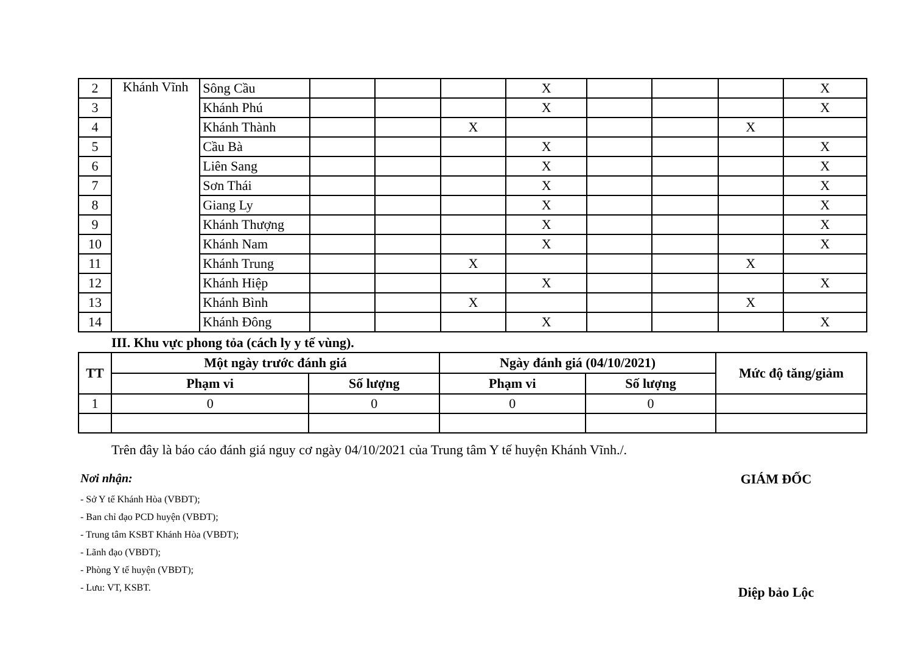| 2 | Khánh Vĩnh | Sông Cầu | | | | X | | | | X |
| 3 | | Khánh Phú | | | | X | | | | X |
| 4 | | Khánh Thành | | | X | | | | X | |
| 5 | | Cầu Bà | | | | X | | | | X |
| 6 | | Liên Sang | | | | X | | | | X |
| 7 | | Sơn Thái | | | | X | | | | X |
| 8 | | Giang Ly | | | | X | | | | X |
| 9 | | Khánh Thượng | | | | X | | | | X |
| 10 | | Khánh Nam | | | | X | | | | X |
| 11 | | Khánh Trung | | | X | | | | X | |
| 12 | | Khánh Hiệp | | | | X | | | | X |
| 13 | | Khánh Bình | | | X | | | | X | |
| 14 | | Khánh Đông | | | | X | | | | X |
III. Khu vực phong tỏa (cách ly y tế vùng).
| TT | Một ngày trước đánh giá | | Ngày đánh giá (04/10/2021) | | Mức độ tăng/giảm |
| --- | --- | --- | --- | --- | --- |
| | Phạm vi | Số lượng | Phạm vi | Số lượng | |
| 1 | 0 | 0 | 0 | 0 | |
Trên đây là báo cáo đánh giá nguy cơ ngày 04/10/2021 của Trung tâm Y tế huyện Khánh Vĩnh./.
Nơi nhận:
- Sở Y tế Khánh Hòa (VBĐT);
- Ban chỉ đạo PCD huyện (VBĐT);
- Trung tâm KSBT Khánh Hòa (VBĐT);
- Lãnh đạo (VBĐT);
- Phòng Y tế huyện (VBĐT);
- Lưu: VT, KSBT.
GIÁM ĐỐC
Diệp bảo Lộc